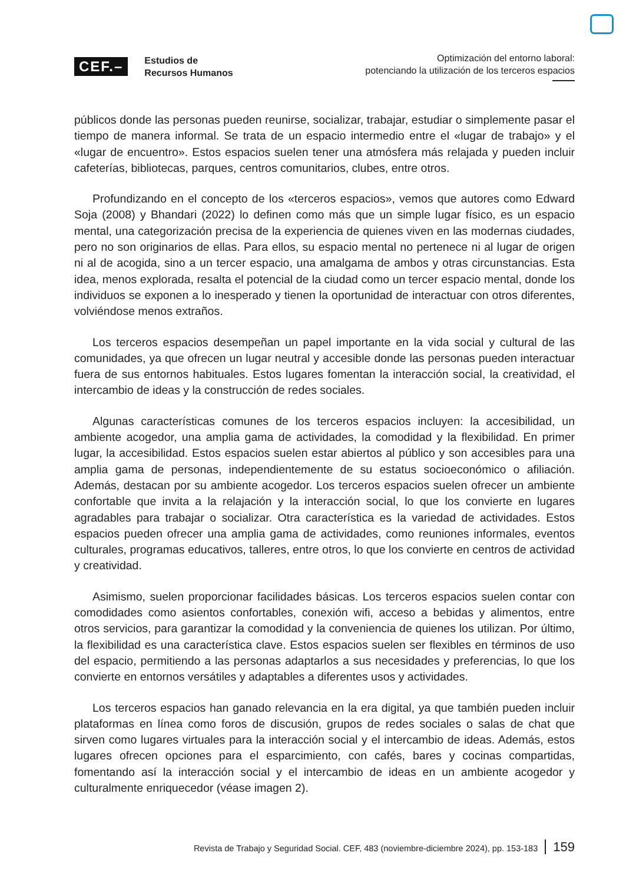CEF.– Estudios de
Recursos Humanos
Optimización del entorno laboral:
potenciando la utilización de los terceros espacios
públicos donde las personas pueden reunirse, socializar, trabajar, estudiar o simplemente pasar el tiempo de manera informal. Se trata de un espacio intermedio entre el «lugar de trabajo» y el «lugar de encuentro». Estos espacios suelen tener una atmósfera más relajada y pueden incluir cafeterías, bibliotecas, parques, centros comunitarios, clubes, entre otros.
Profundizando en el concepto de los «terceros espacios», vemos que autores como Edward Soja (2008) y Bhandari (2022) lo definen como más que un simple lugar físico, es un espacio mental, una categorización precisa de la experiencia de quienes viven en las modernas ciudades, pero no son originarios de ellas. Para ellos, su espacio mental no pertenece ni al lugar de origen ni al de acogida, sino a un tercer espacio, una amalgama de ambos y otras circunstancias. Esta idea, menos explorada, resalta el potencial de la ciudad como un tercer espacio mental, donde los individuos se exponen a lo inesperado y tienen la oportunidad de interactuar con otros diferentes, volviéndose menos extraños.
Los terceros espacios desempeñan un papel importante en la vida social y cultural de las comunidades, ya que ofrecen un lugar neutral y accesible donde las personas pueden interactuar fuera de sus entornos habituales. Estos lugares fomentan la interacción social, la creatividad, el intercambio de ideas y la construcción de redes sociales.
Algunas características comunes de los terceros espacios incluyen: la accesibilidad, un ambiente acogedor, una amplia gama de actividades, la comodidad y la flexibilidad. En primer lugar, la accesibilidad. Estos espacios suelen estar abiertos al público y son accesibles para una amplia gama de personas, independientemente de su estatus socioeconómico o afiliación. Además, destacan por su ambiente acogedor. Los terceros espacios suelen ofrecer un ambiente confortable que invita a la relajación y la interacción social, lo que los convierte en lugares agradables para trabajar o socializar. Otra característica es la variedad de actividades. Estos espacios pueden ofrecer una amplia gama de actividades, como reuniones informales, eventos culturales, programas educativos, talleres, entre otros, lo que los convierte en centros de actividad y creatividad.
Asimismo, suelen proporcionar facilidades básicas. Los terceros espacios suelen contar con comodidades como asientos confortables, conexión wifi, acceso a bebidas y alimentos, entre otros servicios, para garantizar la comodidad y la conveniencia de quienes los utilizan. Por último, la flexibilidad es una característica clave. Estos espacios suelen ser flexibles en términos de uso del espacio, permitiendo a las personas adaptarlos a sus necesidades y preferencias, lo que los convierte en entornos versátiles y adaptables a diferentes usos y actividades.
Los terceros espacios han ganado relevancia en la era digital, ya que también pueden incluir plataformas en línea como foros de discusión, grupos de redes sociales o salas de chat que sirven como lugares virtuales para la interacción social y el intercambio de ideas. Además, estos lugares ofrecen opciones para el esparcimiento, con cafés, bares y cocinas compartidas, fomentando así la interacción social y el intercambio de ideas en un ambiente acogedor y culturalmente enriquecedor (véase imagen 2).
Revista de Trabajo y Seguridad Social. CEF, 483 (noviembre-diciembre 2024), pp. 153-183 159